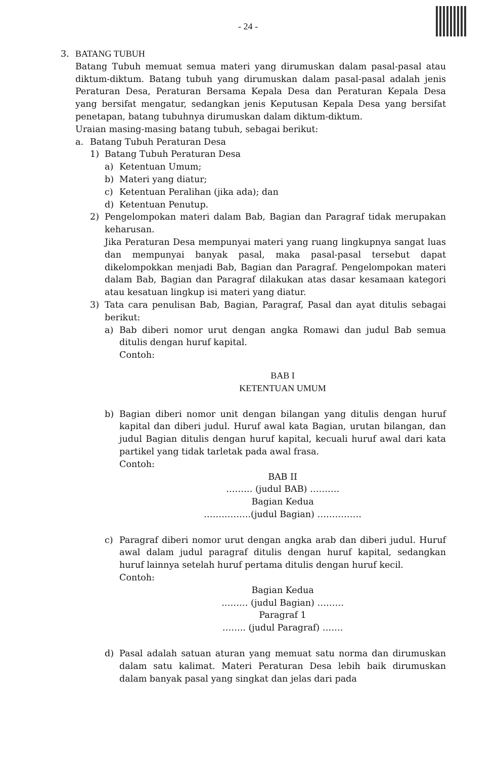- 24 -
3. BATANG TUBUH
Batang Tubuh memuat semua materi yang dirumuskan dalam pasal-pasal atau diktum-diktum. Batang tubuh yang dirumuskan dalam pasal-pasal adalah jenis Peraturan Desa, Peraturan Bersama Kepala Desa dan Peraturan Kepala Desa yang bersifat mengatur, sedangkan jenis Keputusan Kepala Desa yang bersifat penetapan, batang tubuhnya dirumuskan dalam diktum-diktum.
Uraian masing-masing batang tubuh, sebagai berikut:
a. Batang Tubuh Peraturan Desa
1) Batang Tubuh Peraturan Desa
a) Ketentuan Umum;
b) Materi yang diatur;
c) Ketentuan Peralihan (jika ada); dan
d) Ketentuan Penutup.
2) Pengelompokan materi dalam Bab, Bagian dan Paragraf tidak merupakan keharusan.
Jika Peraturan Desa mempunyai materi yang ruang lingkupnya sangat luas dan mempunyai banyak pasal, maka pasal-pasal tersebut dapat dikelompokkan menjadi Bab, Bagian dan Paragraf. Pengelompokan materi dalam Bab, Bagian dan Paragraf dilakukan atas dasar kesamaan kategori atau kesatuan lingkup isi materi yang diatur.
3) Tata cara penulisan Bab, Bagian, Paragraf, Pasal dan ayat ditulis sebagai berikut:
a) Bab diberi nomor urut dengan angka Romawi dan judul Bab semua ditulis dengan huruf kapital.
Contoh:
BAB I
KETENTUAN UMUM
b) Bagian diberi nomor unit dengan bilangan yang ditulis dengan huruf kapital dan diberi judul. Huruf awal kata Bagian, urutan bilangan, dan judul Bagian ditulis dengan huruf kapital, kecuali huruf awal dari kata partikel yang tidak tarletak pada awal frasa.
Contoh:
BAB II
……… (judul BAB) ……….
Bagian Kedua
…………….(judul Bagian) ……………
c) Paragraf diberi nomor urut dengan angka arab dan diberi judul. Huruf awal dalam judul paragraf ditulis dengan huruf kapital, sedangkan huruf lainnya setelah huruf pertama ditulis dengan huruf kecil.
Contoh:
Bagian Kedua
……… (judul Bagian) ………
Paragraf 1
…….. (judul Paragraf) …….
d) Pasal adalah satuan aturan yang memuat satu norma dan dirumuskan dalam satu kalimat. Materi Peraturan Desa lebih baik dirumuskan dalam banyak pasal yang singkat dan jelas dari pada